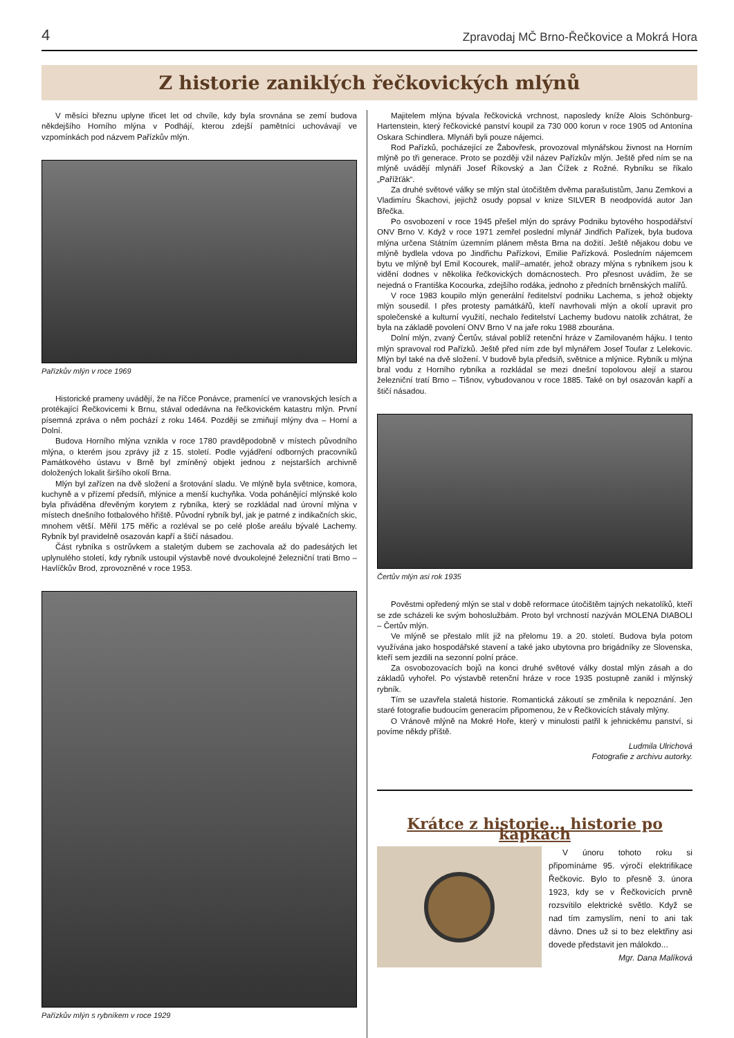4 Zpravodaj MČ Brno-Řečkovice a Mokrá Hora
Z historie zaniklých řečkovických mlýnů
V měsíci březnu uplyne třicet let od chvíle, kdy byla srovnána se zemí budova někdejšího Horního mlýna v Podhájí, kterou zdejší pamětníci uchovávají ve vzpomínkách pod názvem Pařízkův mlýn.
Pařízkův mlýn v roce 1969
Historické prameny uvádějí, že na říčce Ponávce, pramenící ve vranovských lesích a protékající Řečkovicemi k Brnu, stával odedávna na řečkovickém katastru mlýn. První písemná zpráva o něm pochází z roku 1464. Později se zmiňují mlýny dva – Horní a Dolní.
Budova Horního mlýna vznikla v roce 1780 pravděpodobně v místech původního mlýna, o kterém jsou zprávy již z 15. století. Podle vyjádření odborných pracovníků Památkového ústavu v Brně byl zmíněný objekt jednou z nejstarších archivně doložených lokalit širšího okolí Brna.
Mlýn byl zařízen na dvě složení a šrotování sladu. Ve mlýně byla světnice, komora, kuchyně a v přízemí předsíň, mlýnice a menší kuchyňka. Voda pohánějící mlýnské kolo byla přiváděna dřevěným korytem z rybníka, který se rozkládal nad úrovní mlýna v místech dnešního fotbalového hřiště. Původní rybník byl, jak je patrné z indikačních skic, mnohem větší. Měřil 175 měřic a rozléval se po celé ploše areálu bývalé Lachemy. Rybník byl pravidelně osazován kapří a štičí násadou.
Část rybníka s ostrůvkem a staletým dubem se zachovala až do padesátých let uplynulého století, kdy rybník ustoupil výstavbě nové dvoukolejné železniční trati Brno – Havlíčkův Brod, zprovozněné v roce 1953.
Pařízkův mlýn s rybníkem v roce 1929
Majitelem mlýna bývala řečkovická vrchnost, naposledy kníže Alois Schönburg-Hartenstein, který řečkovické panství koupil za 730 000 korun v roce 1905 od Antonína Oskara Schindlera. Mlynáři byli pouze nájemci.
Rod Pařízků, pocházející ze Žabovřesk, provozoval mlynářskou živnost na Horním mlýně po tři generace. Proto se později vžil název Pařízkův mlýn. Ještě před ním se na mlýně uvádějí mlynáři Josef Říkovský a Jan Čížek z Rožné. Rybníku se říkalo „Pařížťák“.
Za druhé světové války se mlýn stal útočištěm dvěma parašutistům, Janu Zemkovi a Vladimíru Škachovi, jejichž osudy popsal v knize SILVER B neodpovídá autor Jan Břečka.
Po osvobození v roce 1945 přešel mlýn do správy Podniku bytového hospodářství ONV Brno V. Když v roce 1971 zemřel poslední mlynář Jindřich Pařízek, byla budova mlýna určena Státním územním plánem města Brna na dožití. Ještě nějakou dobu ve mlýně bydlela vdova po Jindřichu Pařízkovi, Emilie Pařízková. Posledním nájemcem bytu ve mlýně byl Emil Kocourek, malíř–amatér, jehož obrazy mlýna s rybníkem jsou k vidění dodnes v několika řečkovických domácnostech. Pro přesnost uvádím, že se nejedná o Františka Kocourka, zdejšího rodáka, jednoho z předních brněnských malířů.
V roce 1983 koupilo mlýn generální ředitelství podniku Lachema, s jehož objekty mlýn sousedil. I přes protesty památkářů, kteří navrhovali mlýn a okolí upravit pro společenské a kulturní využití, nechalo ředitelství Lachemy budovu natolik zchátrat, že byla na základě povolení ONV Brno V na jaře roku 1988 zbourána.
Dolní mlýn, zvaný Čertův, stával poblíž retenční hráze v Zamilovaném hájku. I tento mlýn spravoval rod Pařízků. Ještě před ním zde byl mlynářem Josef Toufar z Lelekovic. Mlýn byl také na dvě složení. V budově byla předsíň, světnice a mlýnice. Rybník u mlýna bral vodu z Horního rybníka a rozkládal se mezi dnešní topolovou alejí a starou železniční tratí Brno – Tišnov, vybudovanou v roce 1885. Také on byl osazován kapří a štičí násadou.
Čertův mlýn asi rok 1935
Pověstmi opředený mlýn se stal v době reformace útočištěm tajných nekatolíků, kteří se zde scházeli ke svým bohoslužbám. Proto byl vrchností nazýván MOLENA DIABOLI – Čertův mlýn.
Ve mlýně se přestalo mlít již na přelomu 19. a 20. století. Budova byla potom využívána jako hospodářské stavení a také jako ubytovna pro brigádníky ze Slovenska, kteří sem jezdili na sezonní polní práce.
Za osvobozovacích bojů na konci druhé světové války dostal mlýn zásah a do základů vyhořel. Po výstavbě retenční hráze v roce 1935 postupně zanikl i mlýnský rybník.
Tím se uzavřela staletá historie. Romantická zákoutí se změnila k nepoznání. Jen staré fotografie budoucím generacím připomenou, že v Řečkovicích stávaly mlýny.
O Vránově mlýně na Mokré Hoře, který v minulosti patřil k jehnickému panství, si povíme někdy příště.
Ludmila Ulrichová
Fotografie z archivu autorky.
Krátce z historie... historie po kapkách
V únoru tohoto roku si připomínáme 95. výročí elektrifikace Řečkovic. Bylo to přesně 3. února 1923, kdy se v Řečkovicích prvně rozsvítilo elektrické světlo. Když se nad tím zamyslím, není to ani tak dávno. Dnes už si to bez elektřiny asi dovede představit jen málokdo...
Mgr. Dana Malíková